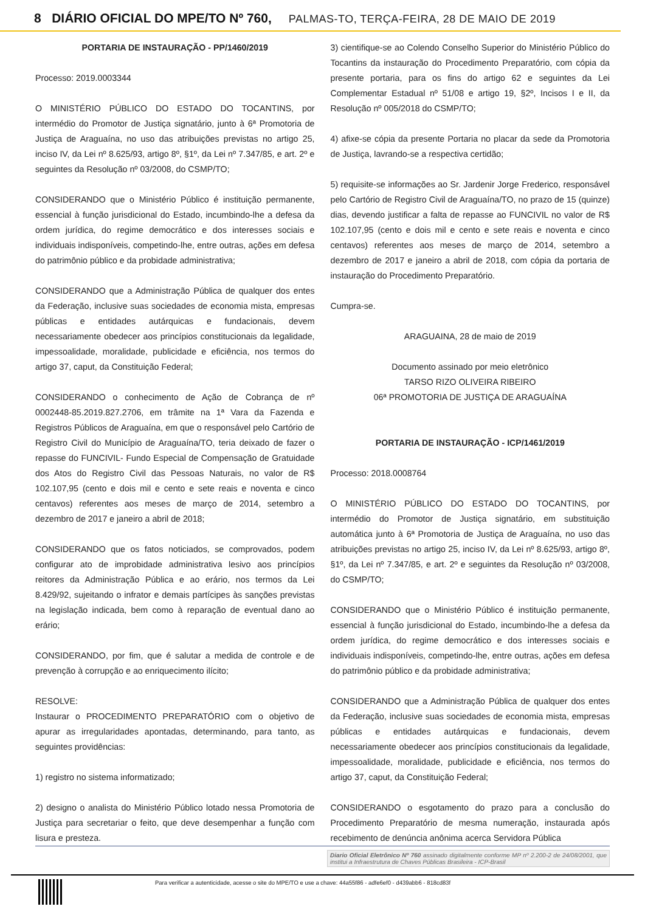8 DIÁRIO OFICIAL DO MPE/TO Nº 760, PALMAS-TO, TERÇA-FEIRA, 28 DE MAIO DE 2019
PORTARIA DE INSTAURAÇÃO - PP/1460/2019
Processo: 2019.0003344
O MINISTÉRIO PÚBLICO DO ESTADO DO TOCANTINS, por intermédio do Promotor de Justiça signatário, junto à 6ª Promotoria de Justiça de Araguaína, no uso das atribuições previstas no artigo 25, inciso IV, da Lei nº 8.625/93, artigo 8º, §1º, da Lei nº 7.347/85, e art. 2º e seguintes da Resolução nº 03/2008, do CSMP/TO;
CONSIDERANDO que o Ministério Público é instituição permanente, essencial à função jurisdicional do Estado, incumbindo-lhe a defesa da ordem jurídica, do regime democrático e dos interesses sociais e individuais indisponíveis, competindo-lhe, entre outras, ações em defesa do patrimônio público e da probidade administrativa;
CONSIDERANDO que a Administração Pública de qualquer dos entes da Federação, inclusive suas sociedades de economia mista, empresas públicas e entidades autárquicas e fundacionais, devem necessariamente obedecer aos princípios constitucionais da legalidade, impessoalidade, moralidade, publicidade e eficiência, nos termos do artigo 37, caput, da Constituição Federal;
CONSIDERANDO o conhecimento de Ação de Cobrança de nº 0002448-85.2019.827.2706, em trâmite na 1ª Vara da Fazenda e Registros Públicos de Araguaína, em que o responsável pelo Cartório de Registro Civil do Município de Araguaína/TO, teria deixado de fazer o repasse do FUNCIVIL- Fundo Especial de Compensação de Gratuidade dos Atos do Registro Civil das Pessoas Naturais, no valor de R$ 102.107,95 (cento e dois mil e cento e sete reais e noventa e cinco centavos) referentes aos meses de março de 2014, setembro a dezembro de 2017 e janeiro a abril de 2018;
CONSIDERANDO que os fatos noticiados, se comprovados, podem configurar ato de improbidade administrativa lesivo aos princípios reitores da Administração Pública e ao erário, nos termos da Lei 8.429/92, sujeitando o infrator e demais partícipes às sanções previstas na legislação indicada, bem como à reparação de eventual dano ao erário;
CONSIDERANDO, por fim, que é salutar a medida de controle e de prevenção à corrupção e ao enriquecimento ilícito;
RESOLVE:
Instaurar o PROCEDIMENTO PREPARATÓRIO com o objetivo de apurar as irregularidades apontadas, determinando, para tanto, as seguintes providências:
1) registro no sistema informatizado;
2) designo o analista do Ministério Público lotado nessa Promotoria de Justiça para secretariar o feito, que deve desempenhar a função com lisura e presteza.
3) cientifique-se ao Colendo Conselho Superior do Ministério Público do Tocantins da instauração do Procedimento Preparatório, com cópia da presente portaria, para os fins do artigo 62 e seguintes da Lei Complementar Estadual nº 51/08 e artigo 19, §2º, Incisos I e II, da Resolução nº 005/2018 do CSMP/TO;
4) afixe-se cópia da presente Portaria no placar da sede da Promotoria de Justiça, lavrando-se a respectiva certidão;
5) requisite-se informações ao Sr. Jardenir Jorge Frederico, responsável pelo Cartório de Registro Civil de Araguaína/TO, no prazo de 15 (quinze) dias, devendo justificar a falta de repasse ao FUNCIVIL no valor de R$ 102.107,95 (cento e dois mil e cento e sete reais e noventa e cinco centavos) referentes aos meses de março de 2014, setembro a dezembro de 2017 e janeiro a abril de 2018, com cópia da portaria de instauração do Procedimento Preparatório.
Cumpra-se.
ARAGUAINA, 28 de maio de 2019
Documento assinado por meio eletrônico
TARSO RIZO OLIVEIRA RIBEIRO
06ª PROMOTORIA DE JUSTIÇA DE ARAGUAÍNA
PORTARIA DE INSTAURAÇÃO - ICP/1461/2019
Processo: 2018.0008764
O MINISTÉRIO PÚBLICO DO ESTADO DO TOCANTINS, por intermédio do Promotor de Justiça signatário, em substituição automática junto à 6ª Promotoria de Justiça de Araguaína, no uso das atribuições previstas no artigo 25, inciso IV, da Lei nº 8.625/93, artigo 8º, §1º, da Lei nº 7.347/85, e art. 2º e seguintes da Resolução nº 03/2008, do CSMP/TO;
CONSIDERANDO que o Ministério Público é instituição permanente, essencial à função jurisdicional do Estado, incumbindo-lhe a defesa da ordem jurídica, do regime democrático e dos interesses sociais e individuais indisponíveis, competindo-lhe, entre outras, ações em defesa do patrimônio público e da probidade administrativa;
CONSIDERANDO que a Administração Pública de qualquer dos entes da Federação, inclusive suas sociedades de economia mista, empresas públicas e entidades autárquicas e fundacionais, devem necessariamente obedecer aos princípios constitucionais da legalidade, impessoalidade, moralidade, publicidade e eficiência, nos termos do artigo 37, caput, da Constituição Federal;
CONSIDERANDO o esgotamento do prazo para a conclusão do Procedimento Preparatório de mesma numeração, instaurada após recebimento de denúncia anônima acerca Servidora Pública
Diario Oficial Eletrônico Nº 760 assinado digitalmente conforme MP nº 2.200-2 de 24/08/2001, que institui a Infraestrutura de Chaves Públicas Brasileira - ICP-Brasil
Para verificar a autenticidade, acesse o site do MPE/TO e use a chave: 44a55f86 - adfe6ef0 - d439abb6 - 818cd83f